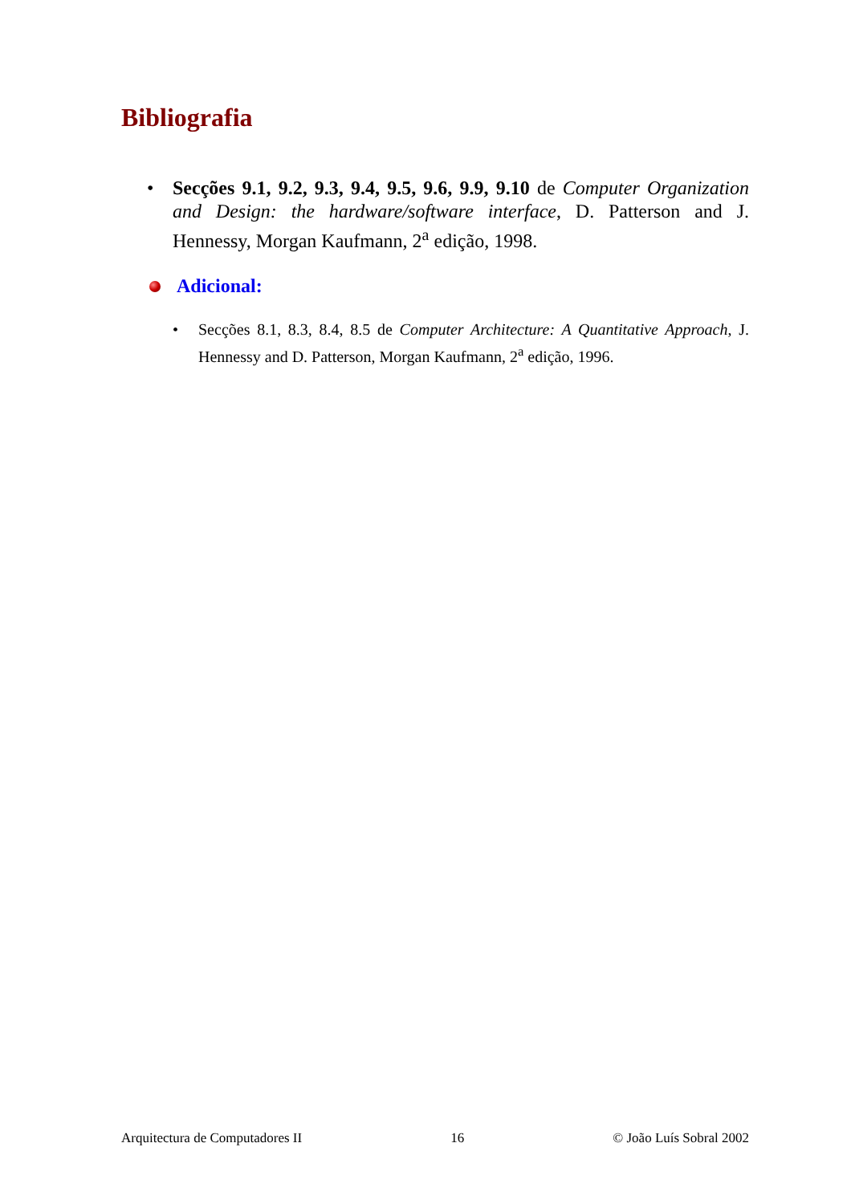Bibliografia
• Secções 9.1, 9.2, 9.3, 9.4, 9.5, 9.6, 9.9, 9.10 de Computer Organization and Design: the hardware/software interface, D. Patterson and J. Hennessy, Morgan Kaufmann, 2<sup>a</sup> edição, 1998.
Adicional:
• Secções 8.1, 8.3, 8.4, 8.5 de Computer Architecture: A Quantitative Approach, J. Hennessy and D. Patterson, Morgan Kaufmann, 2<sup>a</sup> edição, 1996.
Arquitectura de Computadores II 16 © João Luís Sobral 2002